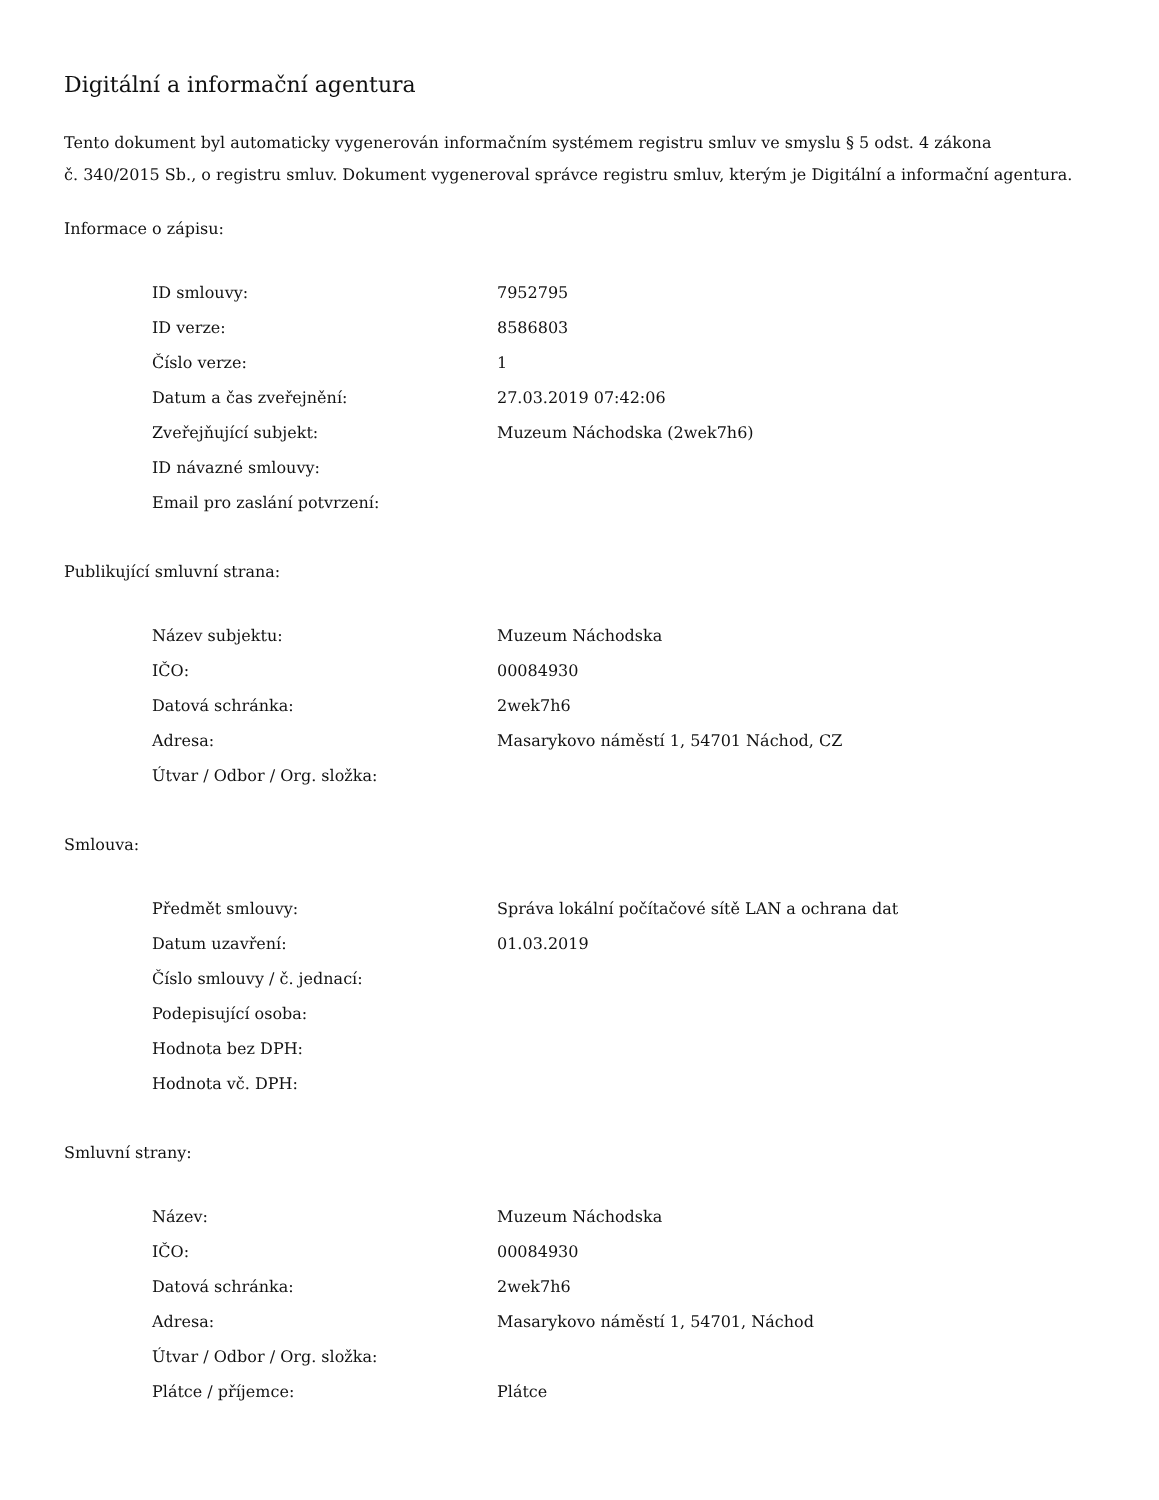Digitální a informační agentura
Tento dokument byl automaticky vygenerován informačním systémem registru smluv ve smyslu § 5 odst. 4 zákona
č. 340/2015 Sb., o registru smluv. Dokument vygeneroval správce registru smluv, kterým je Digitální a informační agentura.
Informace o zápisu:
| ID smlouvy: | 7952795 |
| ID verze: | 8586803 |
| Číslo verze: | 1 |
| Datum a čas zveřejnění: | 27.03.2019 07:42:06 |
| Zveřejňující subjekt: | Muzeum Náchodska (2wek7h6) |
| ID návazné smlouvy: | |
| Email pro zaslání potvrzení: | |
Publikující smluvní strana:
| Název subjektu: | Muzeum Náchodska |
| IČO: | 00084930 |
| Datová schránka: | 2wek7h6 |
| Adresa: | Masarykovo náměstí 1, 54701 Náchod, CZ |
| Útvar / Odbor / Org. složka: | |
Smlouva:
| Předmět smlouvy: | Správa lokální počítačové sítě LAN a ochrana dat |
| Datum uzavření: | 01.03.2019 |
| Číslo smlouvy / č. jednací: | |
| Podepisující osoba: | |
| Hodnota bez DPH: | |
| Hodnota vč. DPH: | |
Smluvní strany:
| Název: | Muzeum Náchodska |
| IČO: | 00084930 |
| Datová schránka: | 2wek7h6 |
| Adresa: | Masarykovo náměstí 1, 54701, Náchod |
| Útvar / Odbor / Org. složka: | |
| Plátce / příjemce: | Plátce |